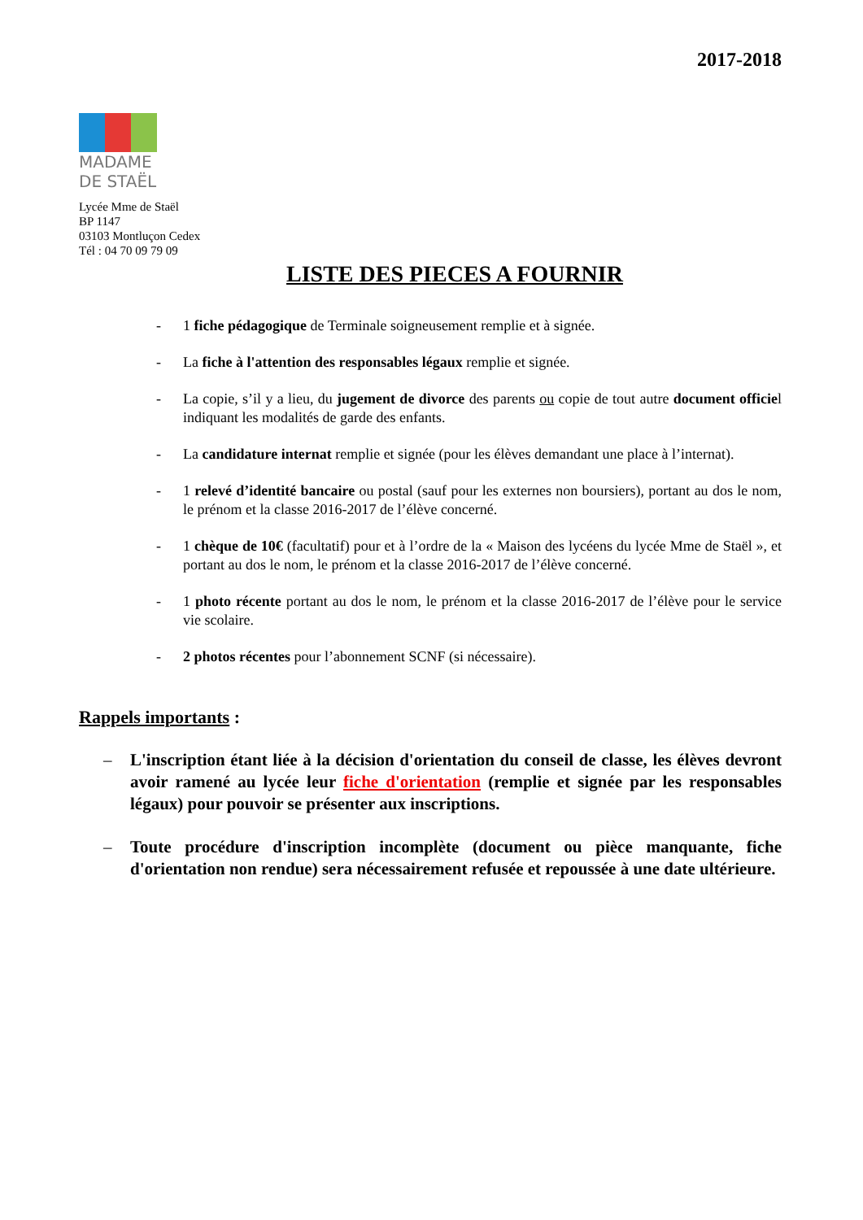2017-2018
MADAME
DE STAËL
Lycée Mme de Staël
BP 1147
03103 Montluçon Cedex
Tél : 04 70 09 79 09
LISTE DES PIECES A FOURNIR
- 1 fiche pédagogique de Terminale soigneusement remplie et à signée.
- La fiche à l'attention des responsables légaux remplie et signée.
- La copie, s’il y a lieu, du jugement de divorce des parents ou copie de tout autre document officiel indiquant les modalités de garde des enfants.
- La candidature internat remplie et signée (pour les élèves demandant une place à l’internat).
- 1 relevé d’identité bancaire ou postal (sauf pour les externes non boursiers), portant au dos le nom, le prénom et la classe 2016-2017 de l’élève concerné.
- 1 chèque de 10€ (facultatif) pour et à l’ordre de la « Maison des lycéens du lycée Mme de Staël », et portant au dos le nom, le prénom et la classe 2016-2017 de l’élève concerné.
- 1 photo récente portant au dos le nom, le prénom et la classe 2016-2017 de l’élève pour le service vie scolaire.
- 2 photos récentes pour l’abonnement SCNF (si nécessaire).
Rappels importants :
– L'inscription étant liée à la décision d'orientation du conseil de classe, les élèves devront avoir ramené au lycée leur fiche d'orientation (remplie et signée par les responsables légaux) pour pouvoir se présenter aux inscriptions.
– Toute procédure d'inscription incomplète (document ou pièce manquante, fiche d'orientation non rendue) sera nécessairement refusée et repoussée à une date ultérieure.